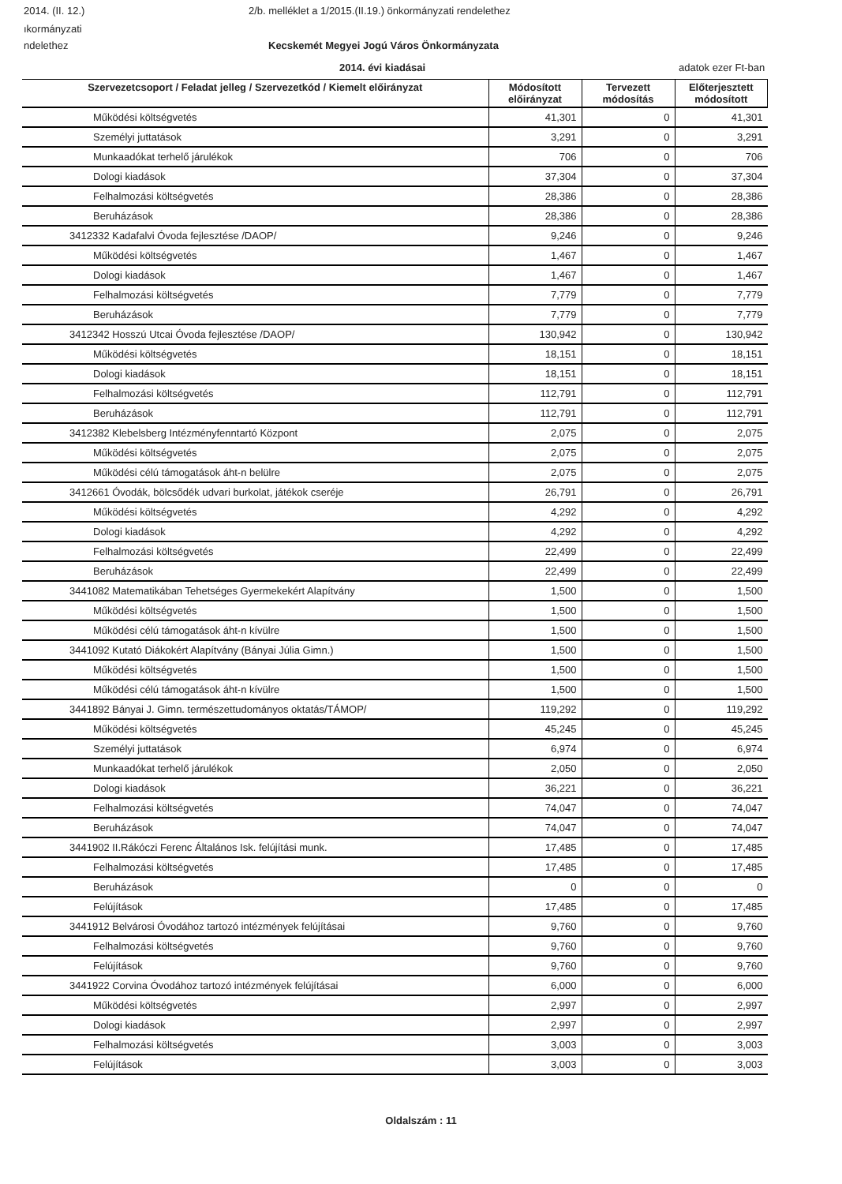2014. (II. 12.) 2/b. melléklet a 1/2015.(II.19.) önkormányzati rendelethez
ıkormányzati
ndelethez Kecskemét Megyei Jogú Város Önkormányzata
2014. évi kiadásai adatok ezer Ft-ban
| Szervezetcsoport / Feladat jelleg / Szervezetkód / Kiemelt előirányzat | Módosított előirányzat | Tervezett módosítás | Előterjesztett módosított |
| --- | --- | --- | --- |
| Működési költségvetés | 41,301 | 0 | 41,301 |
| Személyi juttatások | 3,291 | 0 | 3,291 |
| Munkaadókat terhelő járulékok | 706 | 0 | 706 |
| Dologi kiadások | 37,304 | 0 | 37,304 |
| Felhalmozási költségvetés | 28,386 | 0 | 28,386 |
| Beruházások | 28,386 | 0 | 28,386 |
| 3412332 Kadafalvi Óvoda fejlesztése /DAOP/ | 9,246 | 0 | 9,246 |
| Működési költségvetés | 1,467 | 0 | 1,467 |
| Dologi kiadások | 1,467 | 0 | 1,467 |
| Felhalmozási költségvetés | 7,779 | 0 | 7,779 |
| Beruházások | 7,779 | 0 | 7,779 |
| 3412342 Hosszú Utcai Óvoda fejlesztése /DAOP/ | 130,942 | 0 | 130,942 |
| Működési költségvetés | 18,151 | 0 | 18,151 |
| Dologi kiadások | 18,151 | 0 | 18,151 |
| Felhalmozási költségvetés | 112,791 | 0 | 112,791 |
| Beruházások | 112,791 | 0 | 112,791 |
| 3412382 Klebelsberg Intézményfenntartó Központ | 2,075 | 0 | 2,075 |
| Működési költségvetés | 2,075 | 0 | 2,075 |
| Működési célú támogatások áht-n belülre | 2,075 | 0 | 2,075 |
| 3412661 Óvodák, bölcsődék udvari burkolat, játékok cseréje | 26,791 | 0 | 26,791 |
| Működési költségvetés | 4,292 | 0 | 4,292 |
| Dologi kiadások | 4,292 | 0 | 4,292 |
| Felhalmozási költségvetés | 22,499 | 0 | 22,499 |
| Beruházások | 22,499 | 0 | 22,499 |
| 3441082 Matematikában Tehetséges Gyermekekért Alapítvány | 1,500 | 0 | 1,500 |
| Működési költségvetés | 1,500 | 0 | 1,500 |
| Működési célú támogatások áht-n kívülre | 1,500 | 0 | 1,500 |
| 3441092 Kutató Diákokért Alapítvány (Bányai Júlia Gimn.) | 1,500 | 0 | 1,500 |
| Működési költségvetés | 1,500 | 0 | 1,500 |
| Működési célú támogatások áht-n kívülre | 1,500 | 0 | 1,500 |
| 3441892 Bányai J. Gimn. természettudományos oktatás/TÁMOP/ | 119,292 | 0 | 119,292 |
| Működési költségvetés | 45,245 | 0 | 45,245 |
| Személyi juttatások | 6,974 | 0 | 6,974 |
| Munkaadókat terhelő járulékok | 2,050 | 0 | 2,050 |
| Dologi kiadások | 36,221 | 0 | 36,221 |
| Felhalmozási költségvetés | 74,047 | 0 | 74,047 |
| Beruházások | 74,047 | 0 | 74,047 |
| 3441902 II.Rákóczi Ferenc Általános Isk. felújítási munk. | 17,485 | 0 | 17,485 |
| Felhalmozási költségvetés | 17,485 | 0 | 17,485 |
| Beruházások | 0 | 0 | 0 |
| Felújítások | 17,485 | 0 | 17,485 |
| 3441912 Belvárosi Óvodához tartozó intézmények felújításai | 9,760 | 0 | 9,760 |
| Felhalmozási költségvetés | 9,760 | 0 | 9,760 |
| Felújítások | 9,760 | 0 | 9,760 |
| 3441922 Corvina Óvodához tartozó intézmények felújításai | 6,000 | 0 | 6,000 |
| Működési költségvetés | 2,997 | 0 | 2,997 |
| Dologi kiadások | 2,997 | 0 | 2,997 |
| Felhalmozási költségvetés | 3,003 | 0 | 3,003 |
| Felújítások | 3,003 | 0 | 3,003 |
Oldalszám : 11